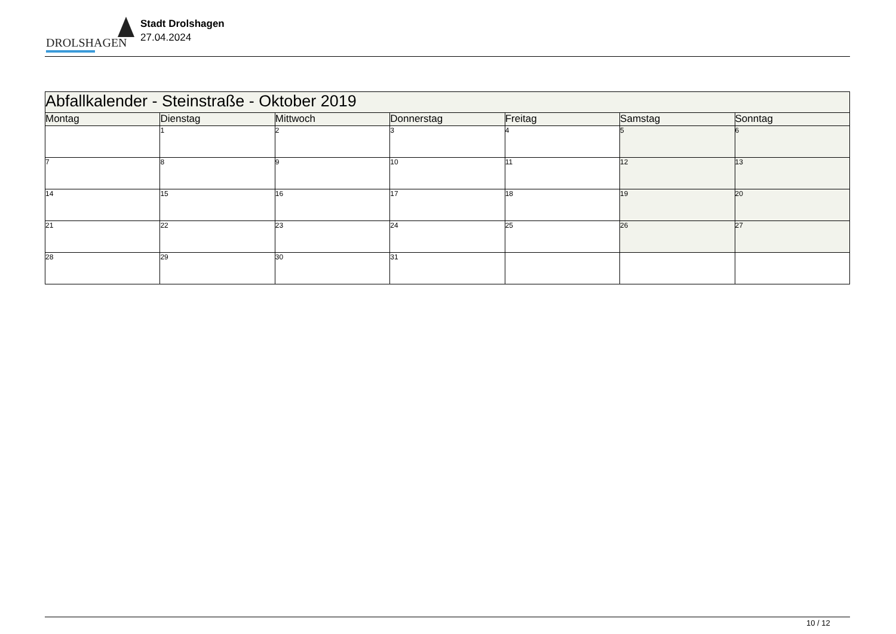DROLSHAGEN
Stadt Drolshagen
27.04.2024
| Abfallkalender - Steinstraße - Oktober 2019 | | | | | | |
| Montag | Dienstag | Mittwoch | Donnerstag | Freitag | Samstag | Sonntag |
| | 1 | 2 | 3 | 4 | 5 | 6 |
| 7 | 8 | 9 | 10 | 11 | 12 | 13 |
| 14 | 15 | 16 | 17 | 18 | 19 | 20 |
| 21 | 22 | 23 | 24 | 25 | 26 | 27 |
| 28 | 29 | 30 | 31 | | | |
10 / 12